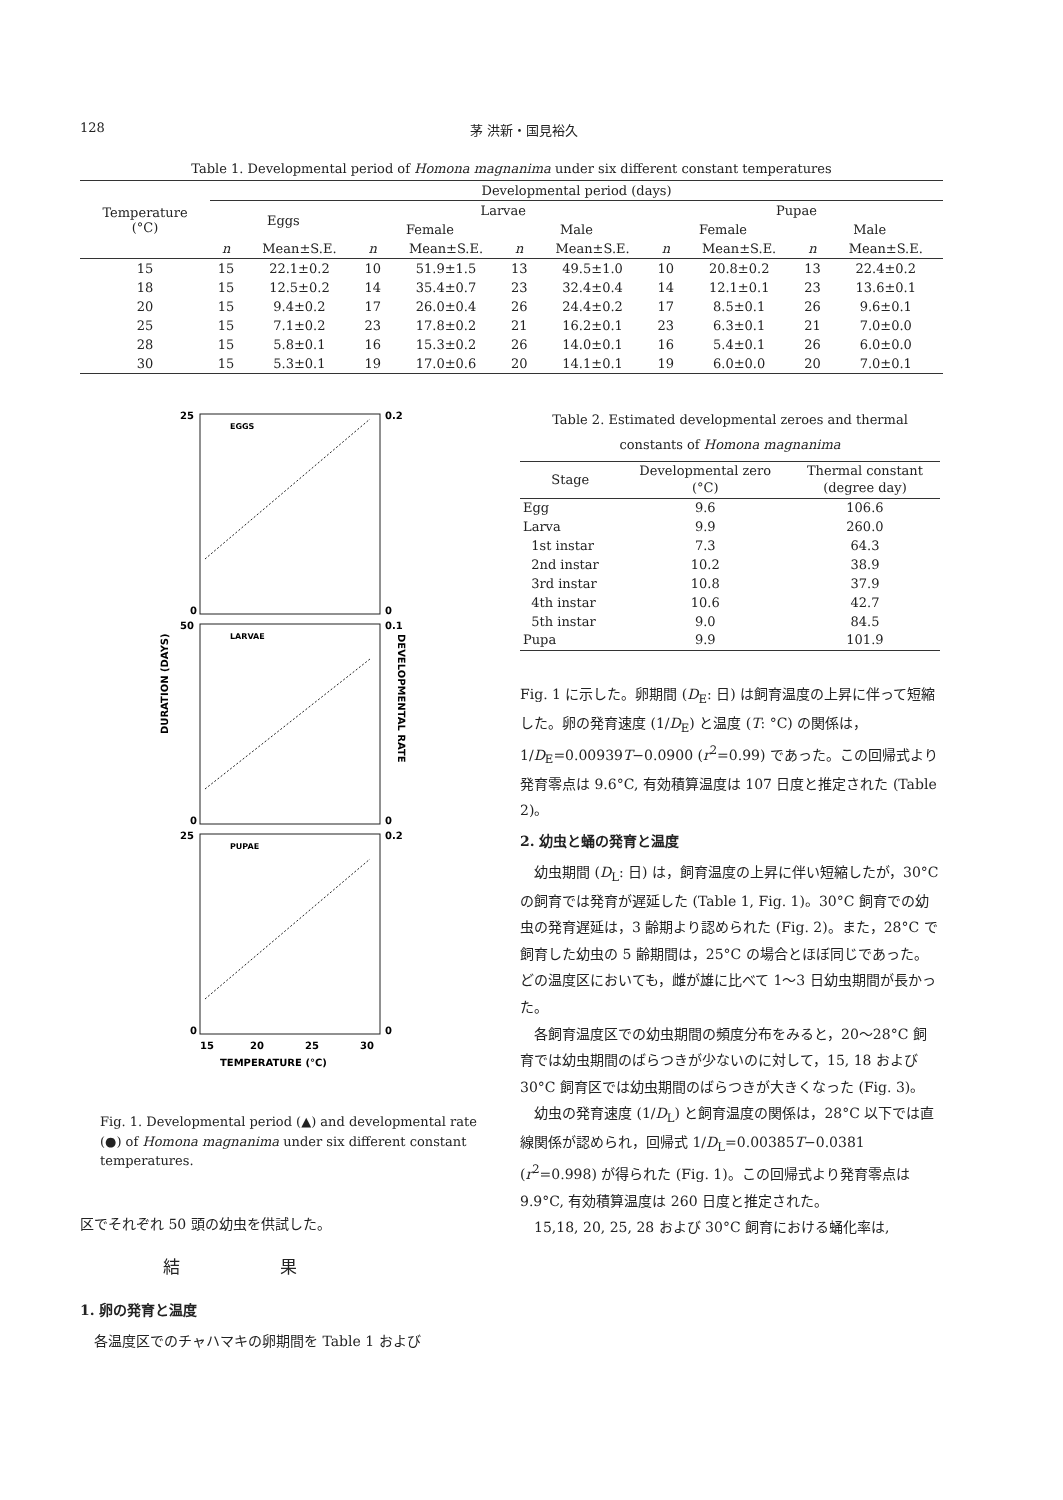128 茅 洪新・国見裕久
Table 1. Developmental period of Homona magnanima under six different constant temperatures
| Temperature (°C) | Developmental period (days) | | | | | | | | | |
| --- | --- | --- | --- | --- | --- | --- | --- | --- | --- | --- |
| | Eggs | | Larvae | | | | Pupae | | | |
| | | | Female | | Male | | Female | | Male | |
| | n | Mean±S.E. | n | Mean±S.E. | n | Mean±S.E. | n | Mean±S.E. | n | Mean±S.E. |
| 15 | 15 | 22.1±0.2 | 10 | 51.9±1.5 | 13 | 49.5±1.0 | 10 | 20.8±0.2 | 13 | 22.4±0.2 |
| 18 | 15 | 12.5±0.2 | 14 | 35.4±0.7 | 23 | 32.4±0.4 | 14 | 12.1±0.1 | 23 | 13.6±0.1 |
| 20 | 15 | 9.4±0.2 | 17 | 26.0±0.4 | 26 | 24.4±0.2 | 17 | 8.5±0.1 | 26 | 9.6±0.1 |
| 25 | 15 | 7.1±0.2 | 23 | 17.8±0.2 | 21 | 16.2±0.1 | 23 | 6.3±0.1 | 21 | 7.0±0.0 |
| 28 | 15 | 5.8±0.1 | 16 | 15.3±0.2 | 26 | 14.0±0.1 | 16 | 5.4±0.1 | 26 | 6.0±0.0 |
| 30 | 15 | 5.3±0.1 | 19 | 17.0±0.6 | 20 | 14.1±0.1 | 19 | 6.0±0.0 | 20 | 7.0±0.1 |
25
0.2
EGGS
0
0
50
0.1
LARVAE
0
0
25
0.2
PUPAE
0
0
DURATION (DAYS)
DEVELOPMENTAL RATE
15
20
25
30
TEMPERATURE (°C)
Fig. 1. Developmental period (▲) and developmental rate (●) of Homona magnanima under six different constant temperatures.
区でそれぞれ 50 頭の幼虫を供試した。
結果
1. 卵の発育と温度
各温度区でのチャハマキの卵期間を Table 1 および
Table 2. Estimated developmental zeroes and thermal constants of Homona magnanima
| Stage | Developmental zero (°C) | Thermal constant (degree day) |
| --- | --- | --- |
| Egg | 9.6 | 106.6 |
| Larva | 9.9 | 260.0 |
| 1st instar | 7.3 | 64.3 |
| 2nd instar | 10.2 | 38.9 |
| 3rd instar | 10.8 | 37.9 |
| 4th instar | 10.6 | 42.7 |
| 5th instar | 9.0 | 84.5 |
| Pupa | 9.9 | 101.9 |
Fig. 1 に示した。卵期間 (D<sub>E</sub>: 日) は飼育温度の上昇に伴って短縮した。卵の発育速度 (1/D<sub>E</sub>) と温度 (T: °C) の関係は，1/D<sub>E</sub>=0.00939T−0.0900 (r<sup>2</sup>=0.99) であった。この回帰式より発育零点は 9.6°C, 有効積算温度は 107 日度と推定された (Table 2)。
2. 幼虫と蛹の発育と温度
幼虫期間 (D<sub>L</sub>: 日) は，飼育温度の上昇に伴い短縮したが，30°C の飼育では発育が遅延した (Table 1, Fig. 1)。30°C 飼育での幼虫の発育遅延は，3 齢期より認められた (Fig. 2)。また，28°C で飼育した幼虫の 5 齢期間は，25°C の場合とほぼ同じであった。どの温度区においても，雌が雄に比べて 1〜3 日幼虫期間が長かった。
各飼育温度区での幼虫期間の頻度分布をみると，20〜28°C 飼育では幼虫期間のばらつきが少ないのに対して，15, 18 および 30°C 飼育区では幼虫期間のばらつきが大きくなった (Fig. 3)。
幼虫の発育速度 (1/D<sub>L</sub>) と飼育温度の関係は，28°C 以下では直線関係が認められ，回帰式 1/D<sub>L</sub>=0.00385T−0.0381 (r<sup>2</sup>=0.998) が得られた (Fig. 1)。この回帰式より発育零点は 9.9°C, 有効積算温度は 260 日度と推定された。
15,18, 20, 25, 28 および 30°C 飼育における蛹化率は,